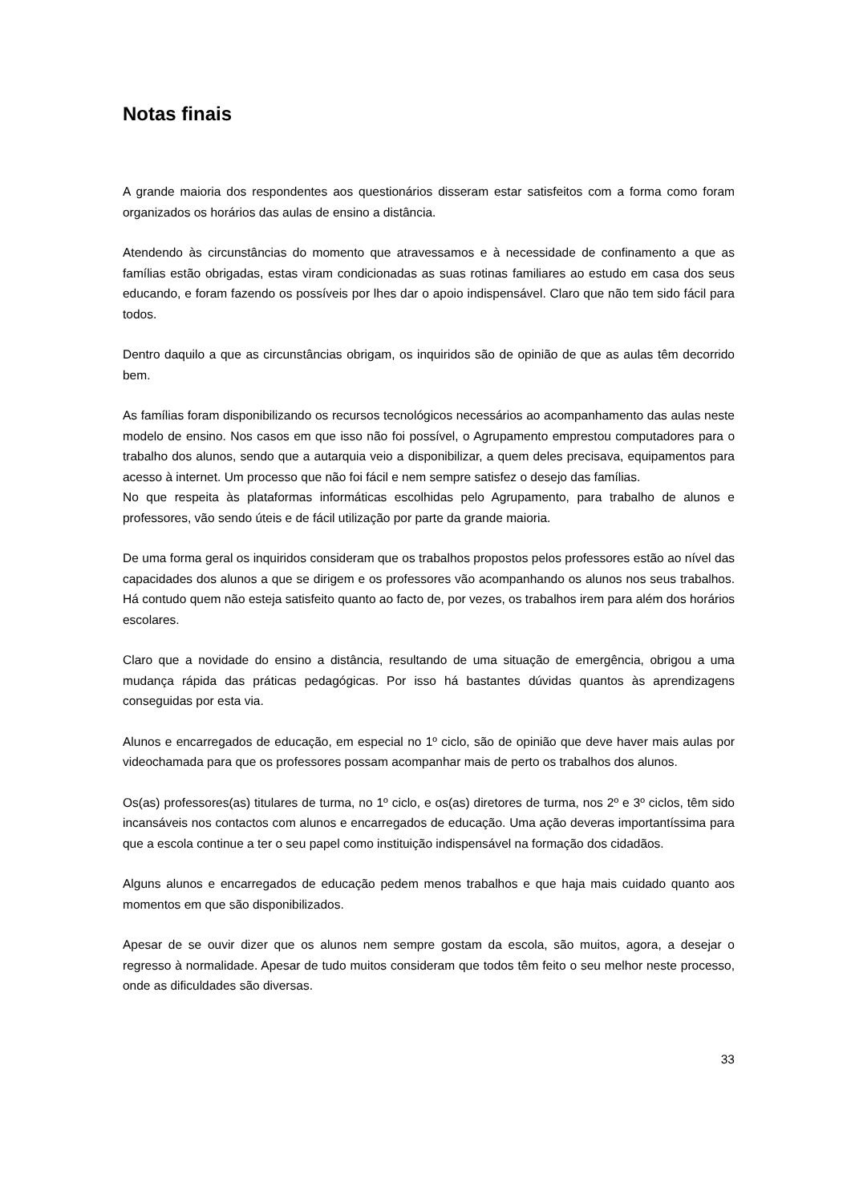Notas finais
A grande maioria dos respondentes aos questionários disseram estar satisfeitos com a forma como foram organizados os horários das aulas de ensino a distância.
Atendendo às circunstâncias do momento que atravessamos e à necessidade de confinamento a que as famílias estão obrigadas, estas viram condicionadas as suas rotinas familiares ao estudo em casa dos seus educando, e foram fazendo os possíveis por lhes dar o apoio indispensável. Claro que não tem sido fácil para todos.
Dentro daquilo a que as circunstâncias obrigam, os inquiridos são de opinião de que as aulas têm decorrido bem.
As famílias foram disponibilizando os recursos tecnológicos necessários ao acompanhamento das aulas neste modelo de ensino. Nos casos em que isso não foi possível, o Agrupamento emprestou computadores para o trabalho dos alunos, sendo que a autarquia veio a disponibilizar, a quem deles precisava, equipamentos para acesso à internet. Um processo que não foi fácil e nem sempre satisfez o desejo das famílias.
No que respeita às plataformas informáticas escolhidas pelo Agrupamento, para trabalho de alunos e professores, vão sendo úteis e de fácil utilização por parte da grande maioria.
De uma forma geral os inquiridos consideram que os trabalhos propostos pelos professores estão ao nível das capacidades dos alunos a que se dirigem e os professores vão acompanhando os alunos nos seus trabalhos. Há contudo quem não esteja satisfeito quanto ao facto de, por vezes, os trabalhos irem para além dos horários escolares.
Claro que a novidade do ensino a distância, resultando de uma situação de emergência, obrigou a uma mudança rápida das práticas pedagógicas. Por isso há bastantes dúvidas quantos às aprendizagens conseguidas por esta via.
Alunos e encarregados de educação, em especial no 1º ciclo, são de opinião que deve haver mais aulas por videochamada para que os professores possam acompanhar mais de perto os trabalhos dos alunos.
Os(as) professores(as) titulares de turma, no 1º ciclo, e os(as) diretores de turma, nos 2º e 3º ciclos, têm sido incansáveis nos contactos com alunos e encarregados de educação. Uma ação deveras importantíssima para que a escola continue a ter o seu papel como instituição indispensável na formação dos cidadãos.
Alguns alunos e encarregados de educação pedem menos trabalhos e que haja mais cuidado quanto aos momentos em que são disponibilizados.
Apesar de se ouvir dizer que os alunos nem sempre gostam da escola, são muitos, agora, a desejar o regresso à normalidade. Apesar de tudo muitos consideram que todos têm feito o seu melhor neste processo, onde as dificuldades são diversas.
33